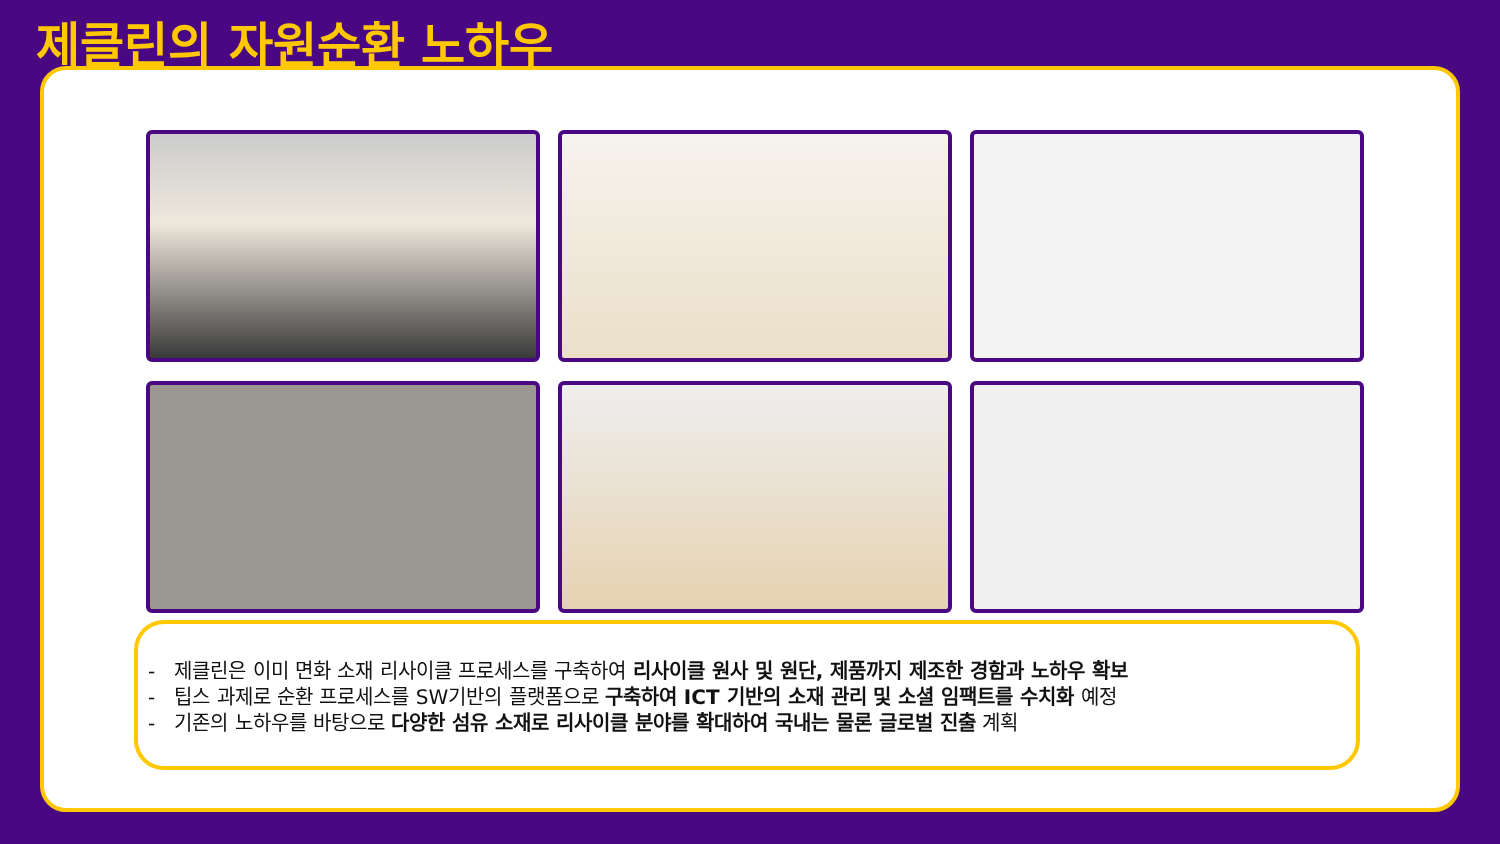제클린의 자원순환 노하우
- 제클린은 이미 면화 소재 리사이클 프로세스를 구축하여 리사이클 원사 및 원단, 제품까지 제조한 경함과 노하우 확보
- 팁스 과제로 순환 프로세스를 SW기반의 플랫폼으로 구축하여 ICT 기반의 소재 관리 및 소셜 임팩트를 수치화 예정
- 기존의 노하우를 바탕으로 다양한 섬유 소재로 리사이클 분야를 확대하여 국내는 물론 글로벌 진출 계획